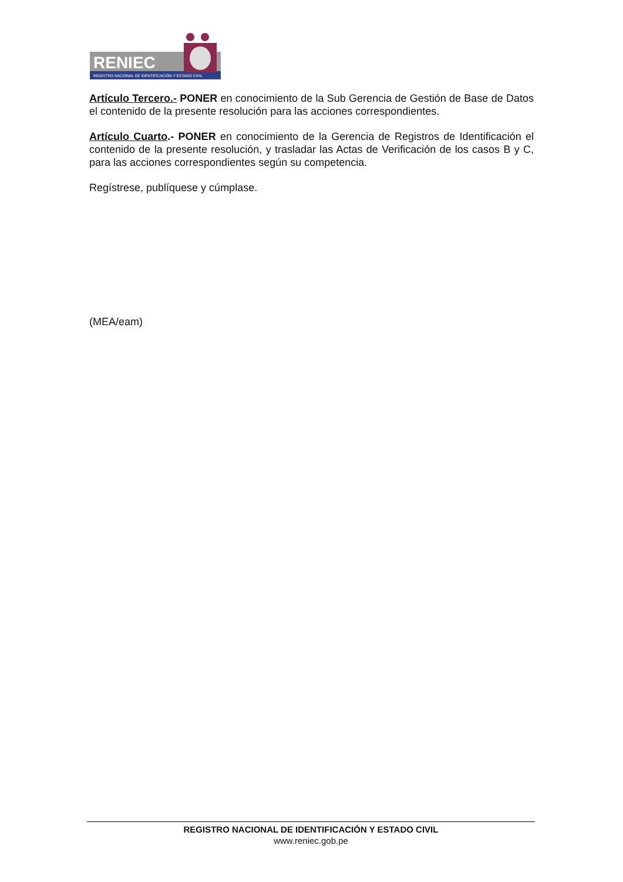RENIEC
REGISTRO NACIONAL DE IDENTIFICACIÓN Y ESTADO CIVIL
Artículo Tercero.- PONER en conocimiento de la Sub Gerencia de Gestión de Base de Datos el contenido de la presente resolución para las acciones correspondientes.
Artículo Cuarto.- PONER en conocimiento de la Gerencia de Registros de Identificación el contenido de la presente resolución, y trasladar las Actas de Verificación de los casos B y C, para las acciones correspondientes según su competencia.
Regístrese, publíquese y cúmplase.
(MEA/eam)
REGISTRO NACIONAL DE IDENTIFICACIÓN Y ESTADO CIVIL
www.reniec.gob.pe